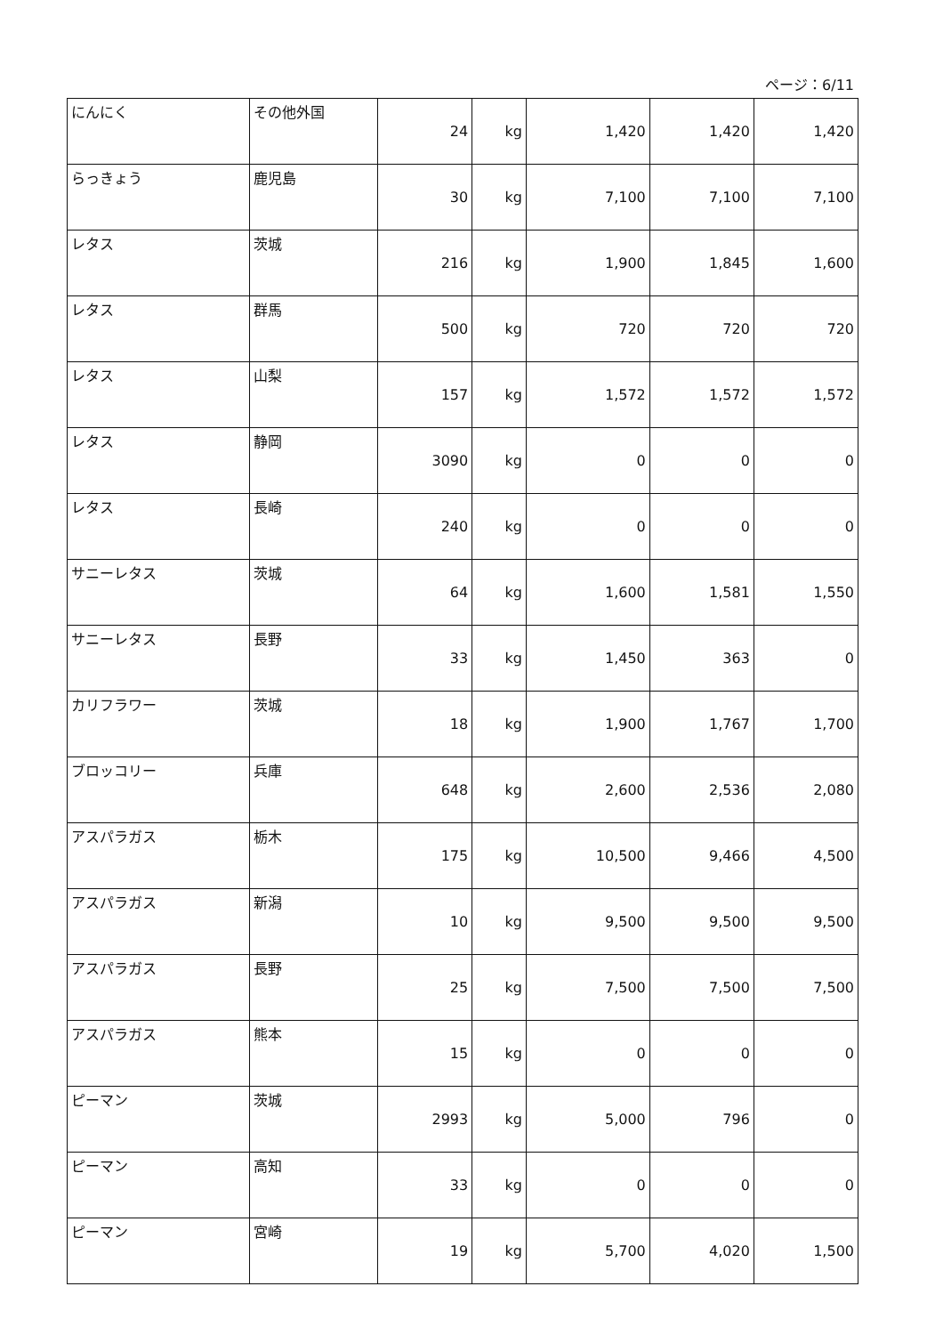ページ：6/11
| にんにく | その他外国 | 24 | kg | 1,420 | 1,420 | 1,420 |
| らっきょう | 鹿児島 | 30 | kg | 7,100 | 7,100 | 7,100 |
| レタス | 茨城 | 216 | kg | 1,900 | 1,845 | 1,600 |
| レタス | 群馬 | 500 | kg | 720 | 720 | 720 |
| レタス | 山梨 | 157 | kg | 1,572 | 1,572 | 1,572 |
| レタス | 静岡 | 3090 | kg | 0 | 0 | 0 |
| レタス | 長崎 | 240 | kg | 0 | 0 | 0 |
| サニーレタス | 茨城 | 64 | kg | 1,600 | 1,581 | 1,550 |
| サニーレタス | 長野 | 33 | kg | 1,450 | 363 | 0 |
| カリフラワー | 茨城 | 18 | kg | 1,900 | 1,767 | 1,700 |
| ブロッコリー | 兵庫 | 648 | kg | 2,600 | 2,536 | 2,080 |
| アスパラガス | 栃木 | 175 | kg | 10,500 | 9,466 | 4,500 |
| アスパラガス | 新潟 | 10 | kg | 9,500 | 9,500 | 9,500 |
| アスパラガス | 長野 | 25 | kg | 7,500 | 7,500 | 7,500 |
| アスパラガス | 熊本 | 15 | kg | 0 | 0 | 0 |
| ピーマン | 茨城 | 2993 | kg | 5,000 | 796 | 0 |
| ピーマン | 高知 | 33 | kg | 0 | 0 | 0 |
| ピーマン | 宮崎 | 19 | kg | 5,700 | 4,020 | 1,500 |